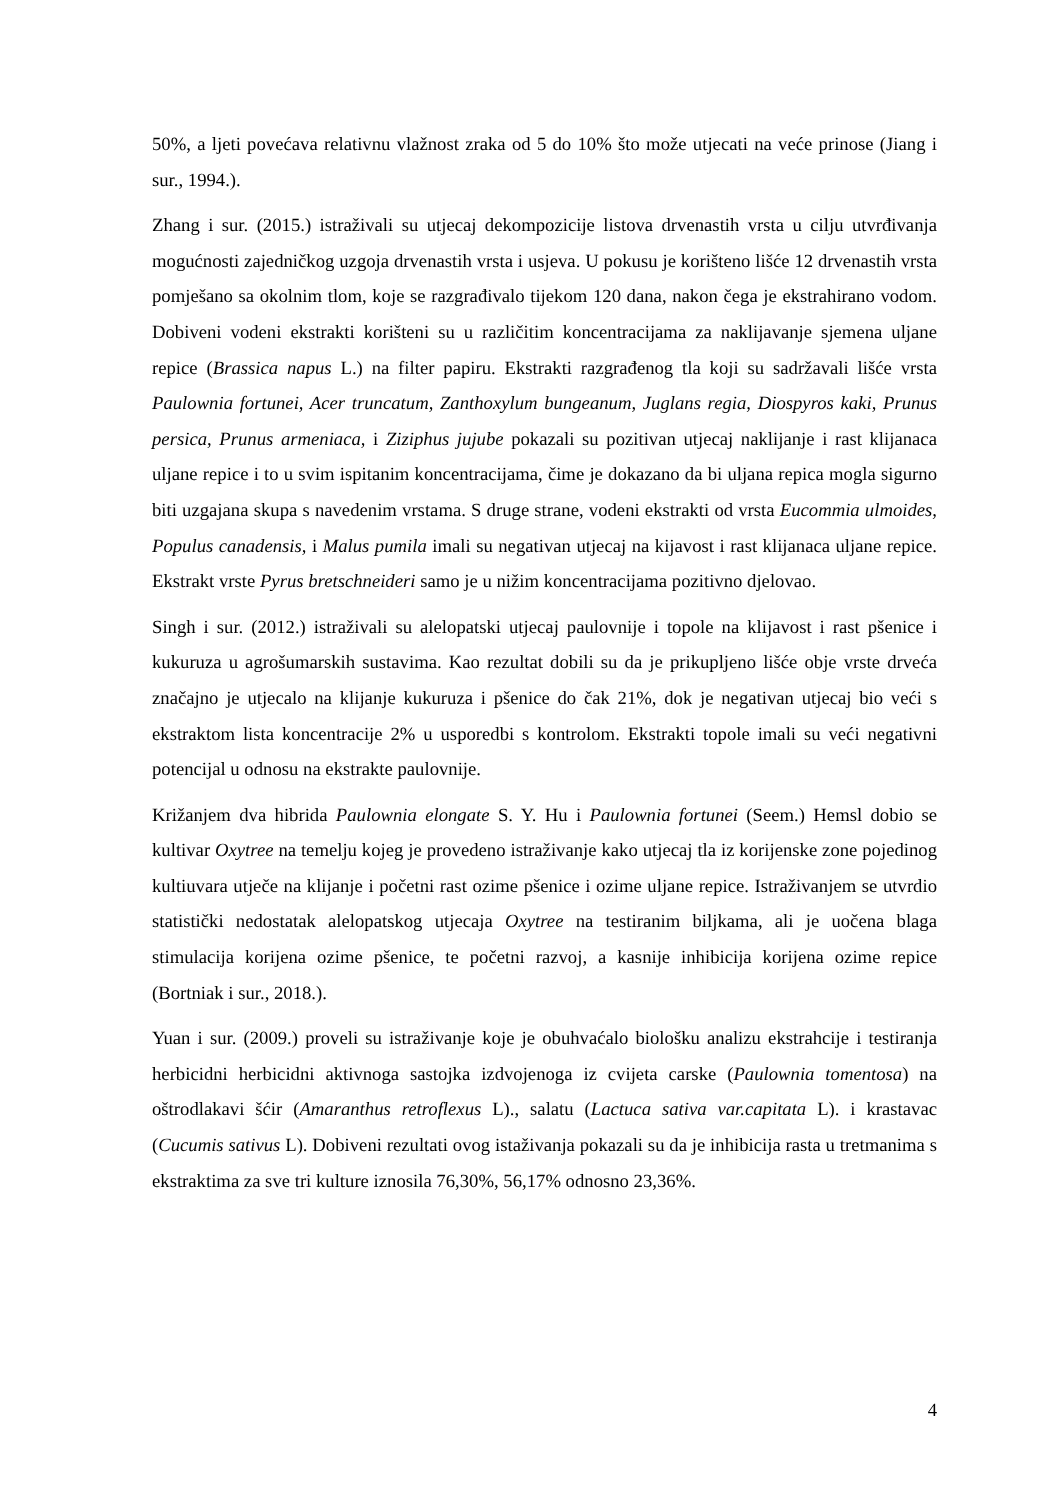50%, a ljeti povećava relativnu vlažnost zraka od 5 do 10% što može utjecati na veće prinose (Jiang i sur., 1994.).
Zhang i sur. (2015.) istraživali su utjecaj dekompozicije listova drvenastih vrsta u cilju utvrđivanja mogućnosti zajedničkog uzgoja drvenastih vrsta i usjeva. U pokusu je korišteno lišće 12 drvenastih vrsta pomješano sa okolnim tlom, koje se razgrađivalo tijekom 120 dana, nakon čega je ekstrahirano vodom. Dobiveni vodeni ekstrakti korišteni su u različitim koncentracijama za naklijavanje sjemena uljane repice (Brassica napus L.) na filter papiru. Ekstrakti razgrađenog tla koji su sadržavali lišće vrsta Paulownia fortunei, Acer truncatum, Zanthoxylum bungeanum, Juglans regia, Diospyros kaki, Prunus persica, Prunus armeniaca, i Ziziphus jujube pokazali su pozitivan utjecaj naklijanje i rast klijanaca uljane repice i to u svim ispitanim koncentracijama, čime je dokazano da bi uljana repica mogla sigurno biti uzgajana skupa s navedenim vrstama. S druge strane, vodeni ekstrakti od vrsta Eucommia ulmoides, Populus canadensis, i Malus pumila imali su negativan utjecaj na kijavost i rast klijanaca uljane repice. Ekstrakt vrste Pyrus bretschneideri samo je u nižim koncentracijama pozitivno djelovao.
Singh i sur. (2012.) istraživali su alelopatski utjecaj paulovnije i topole na klijavost i rast pšenice i kukuruza u agrošumarskih sustavima. Kao rezultat dobili su da je prikupljeno lišće obje vrste drveća značajno je utjecalo na klijanje kukuruza i pšenice do čak 21%, dok je negativan utjecaj bio veći s ekstraktom lista koncentracije 2% u usporedbi s kontrolom. Ekstrakti topole imali su veći negativni potencijal u odnosu na ekstrakte paulovnije.
Križanjem dva hibrida Paulownia elongate S. Y. Hu i Paulownia fortunei (Seem.) Hemsl dobio se kultivar Oxytree na temelju kojeg je provedeno istraživanje kako utjecaj tla iz korijenske zone pojedinog kultiuvara utječe na klijanje i početni rast ozime pšenice i ozime uljane repice. Istraživanjem se utvrdio statistički nedostatak alelopatskog utjecaja Oxytree na testiranim biljkama, ali je uočena blaga stimulacija korijena ozime pšenice, te početni razvoj, a kasnije inhibicija korijena ozime repice (Bortniak i sur., 2018.).
Yuan i sur. (2009.) proveli su istraživanje koje je obuhvaćalo biološku analizu ekstrahcije i testiranja herbicidni herbicidni aktivnoga sastojka izdvojenoga iz cvijeta carske (Paulownia tomentosa) na oštrodlakavi šćir (Amaranthus retroflexus L)., salatu (Lactuca sativa var.capitata L). i krastavac (Cucumis sativus L). Dobiveni rezultati ovog istaživanja pokazali su da je inhibicija rasta u tretmanima s ekstraktima za sve tri kulture iznosila 76,30%, 56,17% odnosno 23,36%.
4